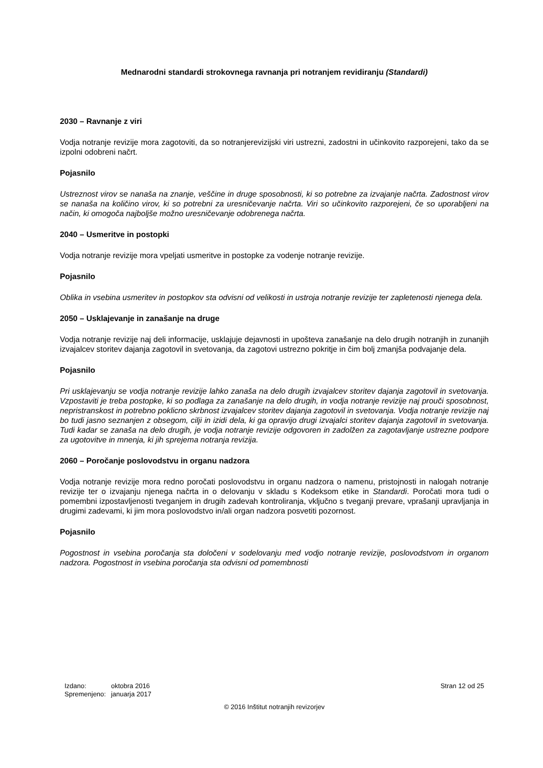Mednarodni standardi strokovnega ravnanja pri notranjem revidiranju (Standardi)
2030 – Ravnanje z viri
Vodja notranje revizije mora zagotoviti, da so notranjerevizijski viri ustrezni, zadostni in učinkovito razporejeni, tako da se izpolni odobreni načrt.
Pojasnilo
Ustreznost virov se nanaša na znanje, veščine in druge sposobnosti, ki so potrebne za izvajanje načrta. Zadostnost virov se nanaša na količino virov, ki so potrebni za uresničevanje načrta. Viri so učinkovito razporejeni, če so uporabljeni na način, ki omogoča najboljše možno uresničevanje odobrenega načrta.
2040 – Usmeritve in postopki
Vodja notranje revizije mora vpeljati usmeritve in postopke za vodenje notranje revizije.
Pojasnilo
Oblika in vsebina usmeritev in postopkov sta odvisni od velikosti in ustroja notranje revizije ter zapletenosti njenega dela.
2050 – Usklajevanje in zanašanje na druge
Vodja notranje revizije naj deli informacije, usklajuje dejavnosti in upošteva zanašanje na delo drugih notranjih in zunanjih izvajalcev storitev dajanja zagotovil in svetovanja, da zagotovi ustrezno pokritje in čim bolj zmanjša podvajanje dela.
Pojasnilo
Pri usklajevanju se vodja notranje revizije lahko zanaša na delo drugih izvajalcev storitev dajanja zagotovil in svetovanja. Vzpostaviti je treba postopke, ki so podlaga za zanašanje na delo drugih, in vodja notranje revizije naj prouči sposobnost, nepristranskost in potrebno poklicno skrbnost izvajalcev storitev dajanja zagotovil in svetovanja. Vodja notranje revizije naj bo tudi jasno seznanjen z obsegom, cilji in izidi dela, ki ga opravijo drugi izvajalci storitev dajanja zagotovil in svetovanja. Tudi kadar se zanaša na delo drugih, je vodja notranje revizije odgovoren in zadolžen za zagotavljanje ustrezne podpore za ugotovitve in mnenja, ki jih sprejema notranja revizija.
2060 – Poročanje poslovodstvu in organu nadzora
Vodja notranje revizije mora redno poročati poslovodstvu in organu nadzora o namenu, pristojnosti in nalogah notranje revizije ter o izvajanju njenega načrta in o delovanju v skladu s Kodeksom etike in Standardi. Poročati mora tudi o pomembni izpostavljenosti tveganjem in drugih zadevah kontroliranja, vključno s tveganji prevare, vprašanji upravljanja in drugimi zadevami, ki jim mora poslovodstvo in/ali organ nadzora posvetiti pozornost.
Pojasnilo
Pogostnost in vsebina poročanja sta določeni v sodelovanju med vodjo notranje revizije, poslovodstvom in organom nadzora. Pogostnost in vsebina poročanja sta odvisni od pomembnosti
| Izdano: | oktobra 2016 |
| Spremenjeno: | januarja 2017 |
Stran 12 od 25
© 2016 Inštitut notranjih revizorjev